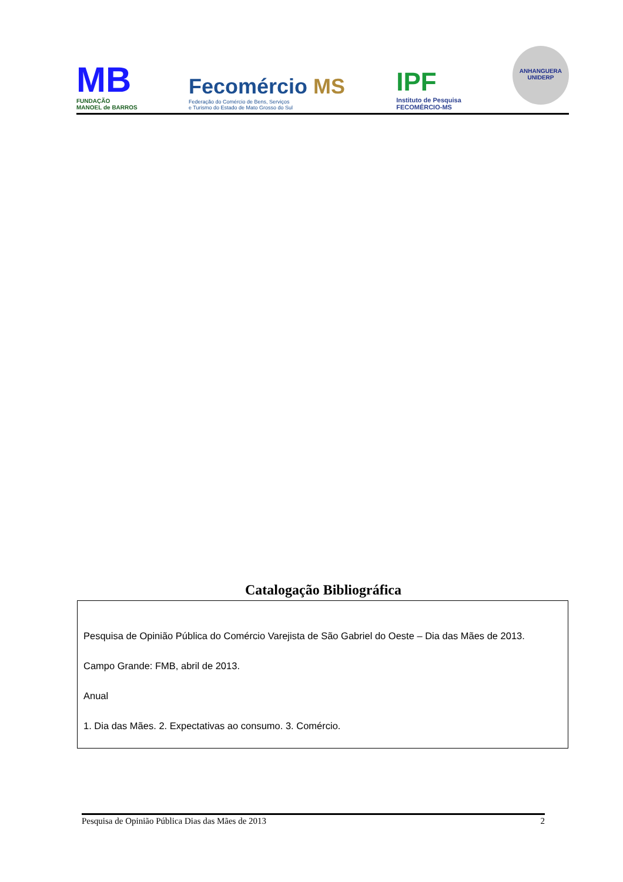MB
FUNDAÇÃO
MANOEL de BARROS
Fecomércio MS
Federação do Comércio de Bens, Serviços
e Turismo do Estado de Mato Grosso do Sul
IPF
Instituto de Pesquisa
FECOMÉRCIO-MS
ANHANGUERA
UNIDERP
Catalogação Bibliográfica
Pesquisa de Opinião Pública do Comércio Varejista de São Gabriel do Oeste – Dia das Mães de 2013.
Campo Grande: FMB, abril de 2013.
Anual
1. Dia das Mães. 2. Expectativas ao consumo. 3. Comércio.
Pesquisa de Opinião Pública Dias das Mães de 2013 2